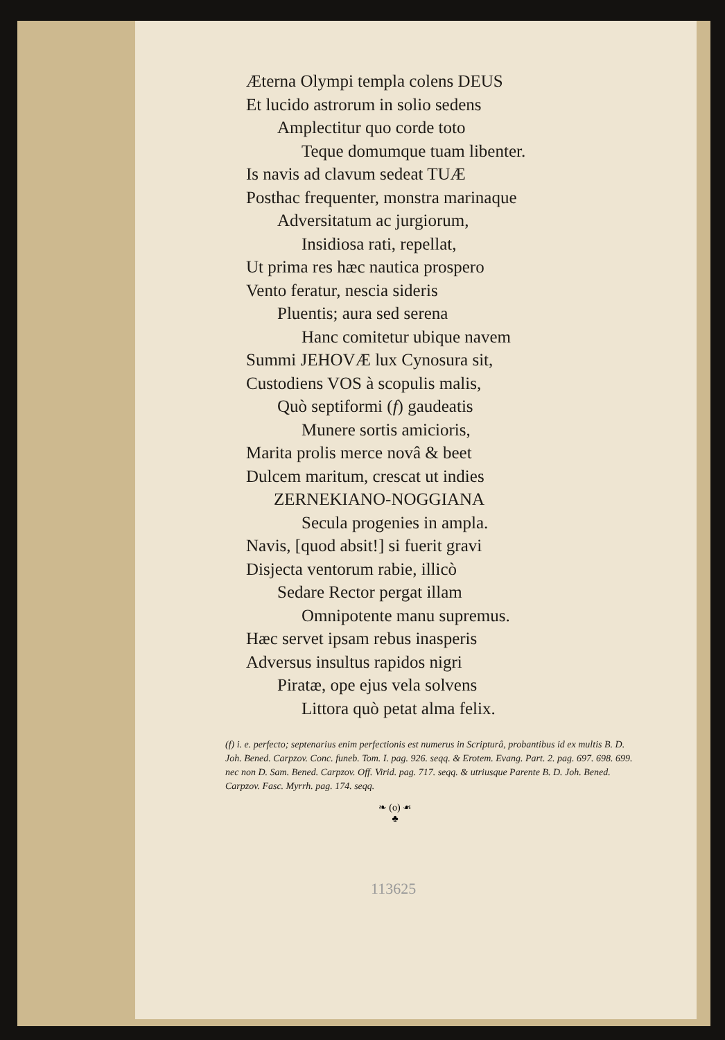Æterna Olympi templa colens DEUS
Et lucido astrorum in solio sedens
Amplectitur quo corde toto
Teque domumque tuam libenter.
Is navis ad clavum sedeat TUÆ
Posthac frequenter, monstra marinaque
Adversitatum ac jurgiorum,
Insidiosa rati, repellat,
Ut prima res hæc nautica prospero
Vento feratur, nescia sideris
Pluentis; aura sed serena
Hanc comitetur ubique navem
Summi JEHOVÆ lux Cynosura sit,
Custodiens VOS à scopulis malis,
Quò septiformi (f) gaudeatis
Munere sortis amicioris,
Marita prolis merce novâ & beet
Dulcem maritum, crescat ut indies
ZERNEKIANO-NOGGIANA
Secula progenies in ampla.
Navis, [quod absit!] si fuerit gravi
Disjecta ventorum rabie, illicò
Sedare Rector pergat illam
Omnipotente manu supremus.
Hæc servet ipsam rebus inasperis
Adversus insultus rapidos nigri
Piratæ, ope ejus vela solvens
Littora quò petat alma felix.
(f) i. e. perfecto; septenarius enim perfectionis est numerus in Scripturâ, probantibus id ex multis B. D. Joh. Bened. Carpzov. Conc. funeb. Tom. I. pag. 926. seqq. & Erotem. Evang. Part. 2. pag. 697. 698. 699. nec non D. Sam. Bened. Carpzov. Off. Virid. pag. 717. seqq. & utriusque Parente B. D. Joh. Bened. Carpzov. Fasc. Myrrh. pag. 174. seqq.
❧ (o) ☙
♣
113625